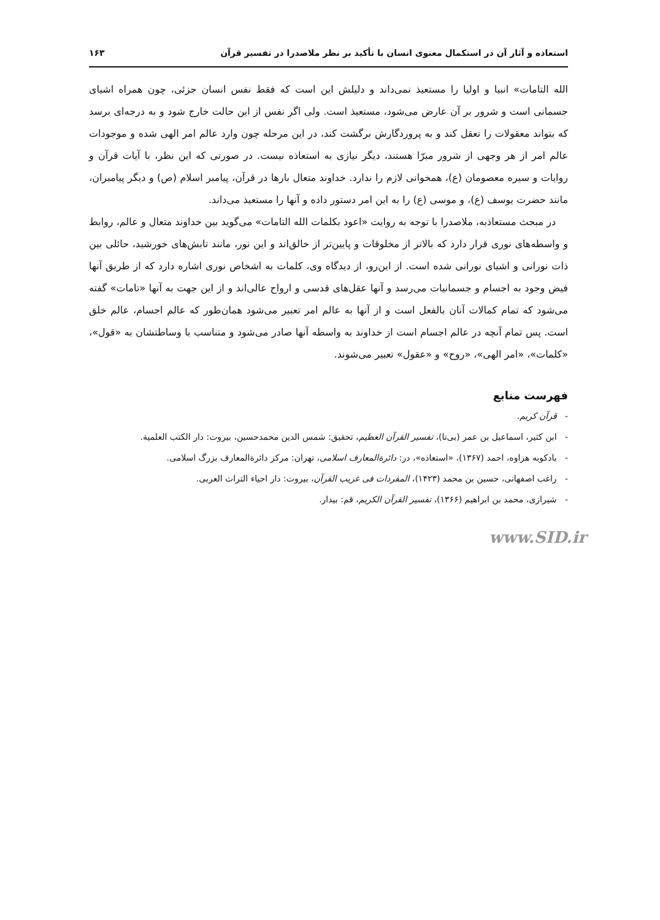استعاذه و آثار آن در استکمال معنوی انسان با تأکید بر نظر ملاصدرا در تفسیر قرآن ۱۶۳
الله التامات» انبیا و اولیا را مستعیذ نمی‌داند و دلیلش این است که فقط نفس انسان جزئی، چون همراه اشیای جسمانی است و شرور بر آن عارض می‌شود، مستعیذ است. ولی اگر نفس از این حالت خارج شود و به درجه‌ای برسد که بتواند معقولات را تعقل کند و به پروردگارش برگشت کند، در این مرحله چون وارد عالم امر الهی شده و موجودات عالم امر از هر وجهی از شرور مبرّا هستند، دیگر نیازی به استعاذه نیست. در صورتی که این نظر، با آیات قرآن و روایات و سیره معصومان (ع)، همخوانی لازم را ندارد. خداوند متعال بارها در قرآن، پیامبر اسلام (ص) و دیگر پیامبران، مانند حضرت یوسف (ع)، و موسی (ع) را به این امر دستور داده و آنها را مستعیذ می‌داند.
در مبحث مستعاذبه، ملاصدرا با توجه به روایت «اعوذ بکلمات الله التامات» می‌گوید بین خداوند متعال و عالم، روابط و واسطه‌های نوری قرار دارد که بالاتر از مخلوقات و پایین‌تر از خالق‌اند و این نور، مانند تابش‌های خورشید، حائلی بین ذات نورانی و اشیای نورانی شده است. از این‌رو، از دیدگاه وی، کلمات به اشخاص نوری اشاره دارد که از طریق آنها فیض وجود به اجسام و جسمانیات می‌رسد و آنها عقل‌های قدسی و ارواح عالی‌اند و از این جهت به آنها «تامات» گفته می‌شود که تمام کمالات آنان بالفعل است و از آنها به عالم امر تعبیر می‌شود همان‌طور که عالم اجسام، عالم خلق است. پس تمام آنچه در عالم اجسام است از خداوند به واسطه آنها صادر می‌شود و متناسب با وساطتشان به «قول»، «کلمات»، «امر الهی»، «روح» و «عقول» تعبیر می‌شوند.
فهرست منابع
- قرآن کریم.
- ابن کثیر، اسماعیل بن عمر (بی‌تا)، تفسیر القرآن العظیم، تحقیق: شمس الدین محمدحسین، بیروت: دار الکتب العلمیة.
- بادکوبه هزاوه، احمد (۱۳۶۷)، «استعاذه»، در: دائرةالمعارف اسلامی، تهران: مرکز دائرةالمعارف بزرگ اسلامی.
- راغب اصفهانی، حسین بن محمد (۱۴۲۳)، المفردات فی غریب القرآن، بیروت: دار احیاء التراث العربی.
- شیرازی، محمد بن ابراهیم (۱۳۶۶)، تفسیر القرآن الکریم، قم: بیدار.
www.SID.ir